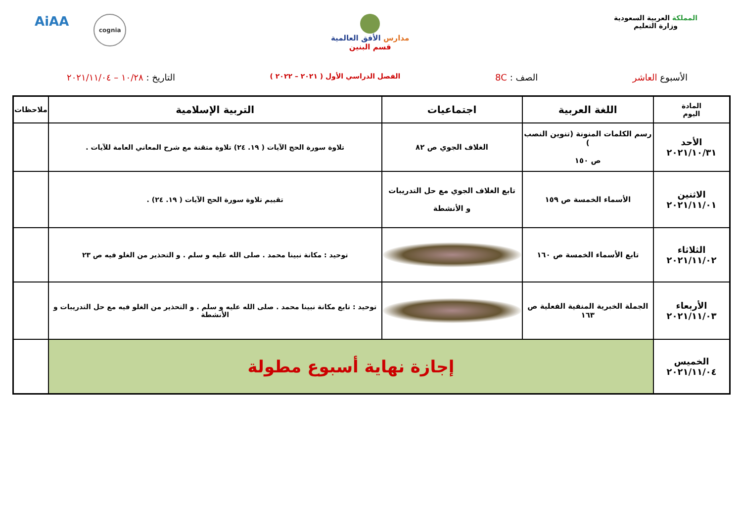المملكة العربية السعودية
وزارة التعليم
مدارس الأفق العالمية
قسم البنين
AiAA
cognia
الأسبوع العاشر الصف : 8C
الفصل الدراسي الأول ( ٢٠٢١ – ٢٠٢٢ )
التاريخ : ١٠/٢٨ – ٢٠٢١/١١/٠٤
| المادة اليوم | اللغة العربية | اجتماعيات | التربية الإسلامية | ملاحظات |
| --- | --- | --- | --- | --- |
| الأحد ٢٠٢١/١٠/٣١ | رسم الكلمات المنونة (تنوين النصب ) ص ١٥٠ | الغلاف الجوي ص ٨٢ | تلاوة سورة الحج الآيات ( ١٩. ٢٤) تلاوة متقنة مع شرح المعاني العامة للآيات . | |
| الاثنين ٢٠٢١/١١/٠١ | الأسماء الخمسة ص ١٥٩ | تابع الغلاف الجوي مع حل التدريبات و الأنشطة | تقييم تلاوة سورة الحج الآيات ( ١٩. ٢٤) . | |
| الثلاثاء ٢٠٢١/١١/٠٢ | تابع الأسماء الخمسة ص ١٦٠ | | توحيد : مكانة نبينا محمد . صلى الله عليه و سلم . و التحذير من الغلو فيه ص ٢٣ | |
| الأربعاء ٢٠٢١/١١/٠٣ | الجملة الخبرية المنفية الفعلية ص ١٦٣ | | توحيد : تابع مكانة نبينا محمد . صلى الله عليه و سلم . و التحذير من الغلو فيه مع حل التدريبات و الأنشطة | |
| الخميس ٢٠٢١/١١/٠٤ | إجازة نهاية أسبوع مطولة | | | |